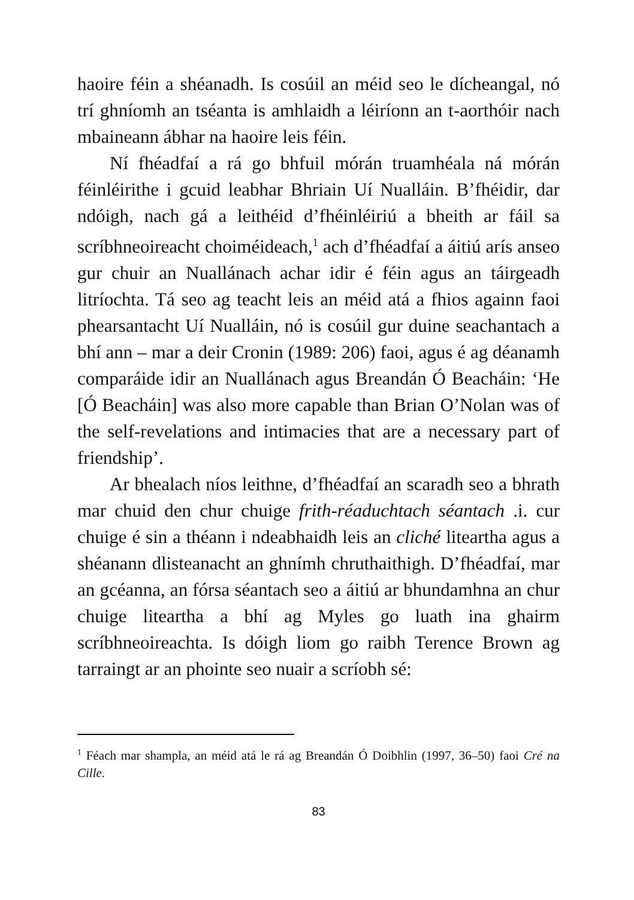haoire féin a shéanadh. Is cosúil an méid seo le dícheangal, nó trí ghníomh an tséanta is amhlaidh a léiríonn an t-aorthóir nach mbaineann ábhar na haoire leis féin.
Ní fhéadfaí a rá go bhfuil mórán truamhéala ná mórán féinléirithe i gcuid leabhar Bhriain Uí Nualláin. B’fhéidir, dar ndóigh, nach gá a leithéid d’fhéinléiriú a bheith ar fáil sa scríbhneoireacht choiméideach,<sup>1</sup> ach d’fhéadfaí a áitiú arís anseo gur chuir an Nuallánach achar idir é féin agus an táirgeadh litríochta. Tá seo ag teacht leis an méid atá a fhios againn faoi phearsantacht Uí Nualláin, nó is cosúil gur duine seachantach a bhí ann – mar a deir Cronin (1989: 206) faoi, agus é ag déanamh comparáide idir an Nuallánach agus Breandán Ó Beacháin: ‘He [Ó Beacháin] was also more capable than Brian O’Nolan was of the self-revelations and intimacies that are a necessary part of friendship’.
Ar bhealach níos leithne, d’fhéadfaí an scaradh seo a bhrath mar chuid den chur chuige frith-réaduchtach séantach .i. cur chuige é sin a théann i ndeabhaidh leis an cliché liteartha agus a shéanann dlisteanacht an ghnímh chruthaithigh. D’fhéadfaí, mar an gcéanna, an fórsa séantach seo a áitiú ar bhundamhna an chur chuige liteartha a bhí ag Myles go luath ina ghairm scríbhneoireachta. Is dóigh liom go raibh Terence Brown ag tarraingt ar an phointe seo nuair a scríobh sé:
<sup>1</sup> Féach mar shampla, an méid atá le rá ag Breandán Ó Doibhlin (1997, 36–50) faoi Cré na Cille.
83